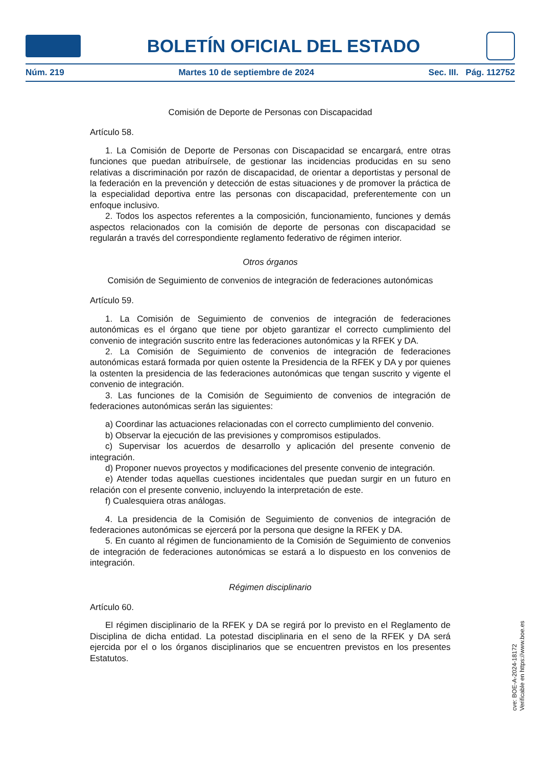BOLETÍN OFICIAL DEL ESTADO
Núm. 219 Martes 10 de septiembre de 2024 Sec. III. Pág. 112752
Comisión de Deporte de Personas con Discapacidad
Artículo 58.
1. La Comisión de Deporte de Personas con Discapacidad se encargará, entre otras funciones que puedan atribuírsele, de gestionar las incidencias producidas en su seno relativas a discriminación por razón de discapacidad, de orientar a deportistas y personal de la federación en la prevención y detección de estas situaciones y de promover la práctica de la especialidad deportiva entre las personas con discapacidad, preferentemente con un enfoque inclusivo.
2. Todos los aspectos referentes a la composición, funcionamiento, funciones y demás aspectos relacionados con la comisión de deporte de personas con discapacidad se regularán a través del correspondiente reglamento federativo de régimen interior.
Otros órganos
Comisión de Seguimiento de convenios de integración de federaciones autonómicas
Artículo 59.
1. La Comisión de Seguimiento de convenios de integración de federaciones autonómicas es el órgano que tiene por objeto garantizar el correcto cumplimiento del convenio de integración suscrito entre las federaciones autonómicas y la RFEK y DA.
2. La Comisión de Seguimiento de convenios de integración de federaciones autonómicas estará formada por quien ostente la Presidencia de la RFEK y DA y por quienes la ostenten la presidencia de las federaciones autonómicas que tengan suscrito y vigente el convenio de integración.
3. Las funciones de la Comisión de Seguimiento de convenios de integración de federaciones autonómicas serán las siguientes:
a) Coordinar las actuaciones relacionadas con el correcto cumplimiento del convenio.
b) Observar la ejecución de las previsiones y compromisos estipulados.
c) Supervisar los acuerdos de desarrollo y aplicación del presente convenio de integración.
d) Proponer nuevos proyectos y modificaciones del presente convenio de integración.
e) Atender todas aquellas cuestiones incidentales que puedan surgir en un futuro en relación con el presente convenio, incluyendo la interpretación de este.
f) Cualesquiera otras análogas.
4. La presidencia de la Comisión de Seguimiento de convenios de integración de federaciones autonómicas se ejercerá por la persona que designe la RFEK y DA.
5. En cuanto al régimen de funcionamiento de la Comisión de Seguimiento de convenios de integración de federaciones autonómicas se estará a lo dispuesto en los convenios de integración.
Régimen disciplinario
Artículo 60.
El régimen disciplinario de la RFEK y DA se regirá por lo previsto en el Reglamento de Disciplina de dicha entidad. La potestad disciplinaria en el seno de la RFEK y DA será ejercida por el o los órganos disciplinarios que se encuentren previstos en los presentes Estatutos.
cve: BOE-A-2024-18172
Verificable en https://www.boe.es